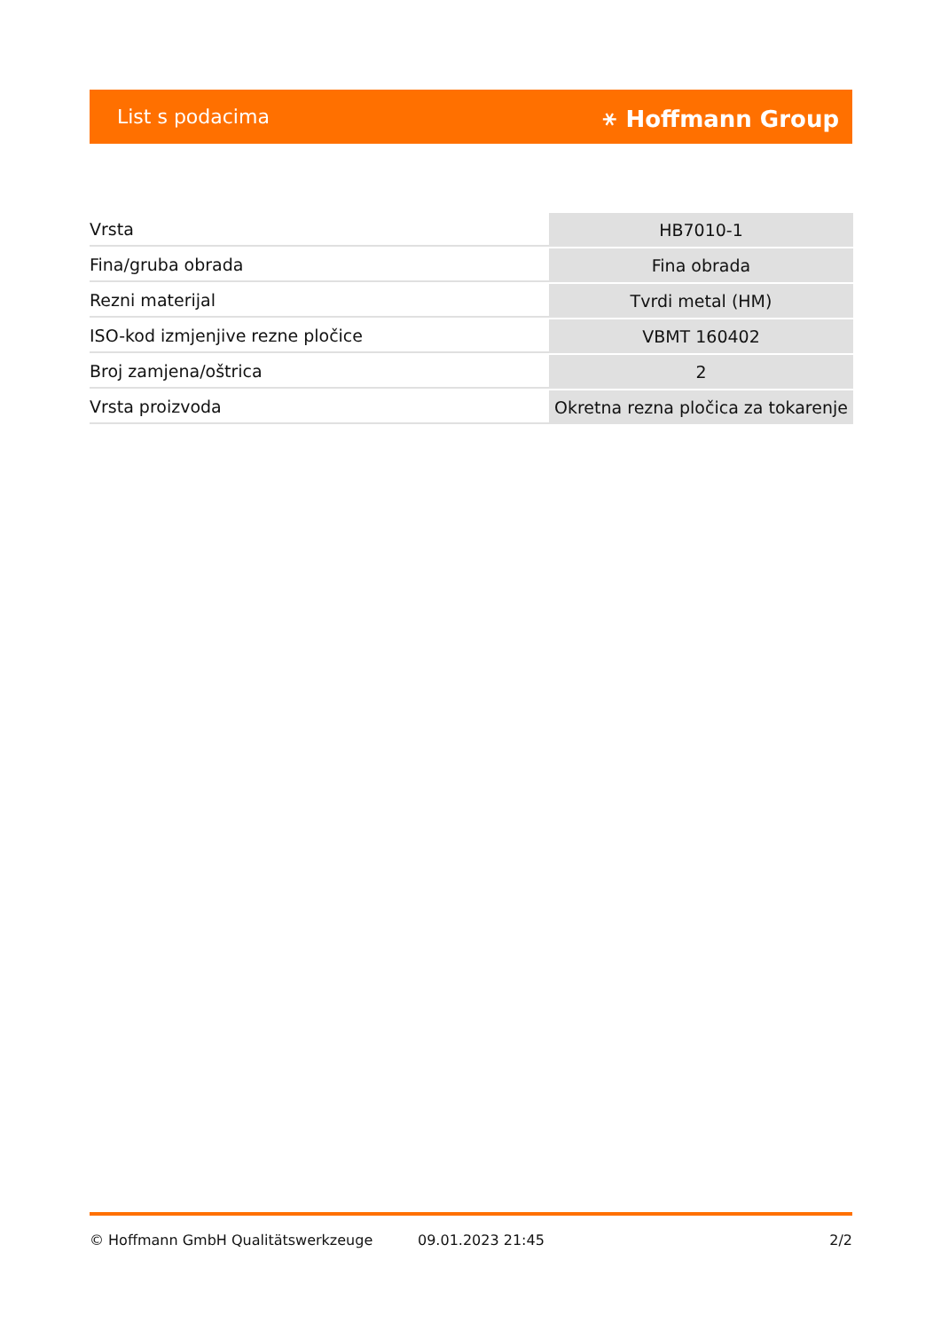List s podacima ⚹ Hoffmann Group
| Vrsta | HB7010-1 |
| Fina/gruba obrada | Fina obrada |
| Rezni materijal | Tvrdi metal (HM) |
| ISO-kod izmjenjive rezne pločice | VBMT 160402 |
| Broj zamjena/oštrica | 2 |
| Vrsta proizvoda | Okretna rezna pločica za tokarenje |
© Hoffmann GmbH Qualitätswerkzeuge 09.01.2023 21:45 2/2